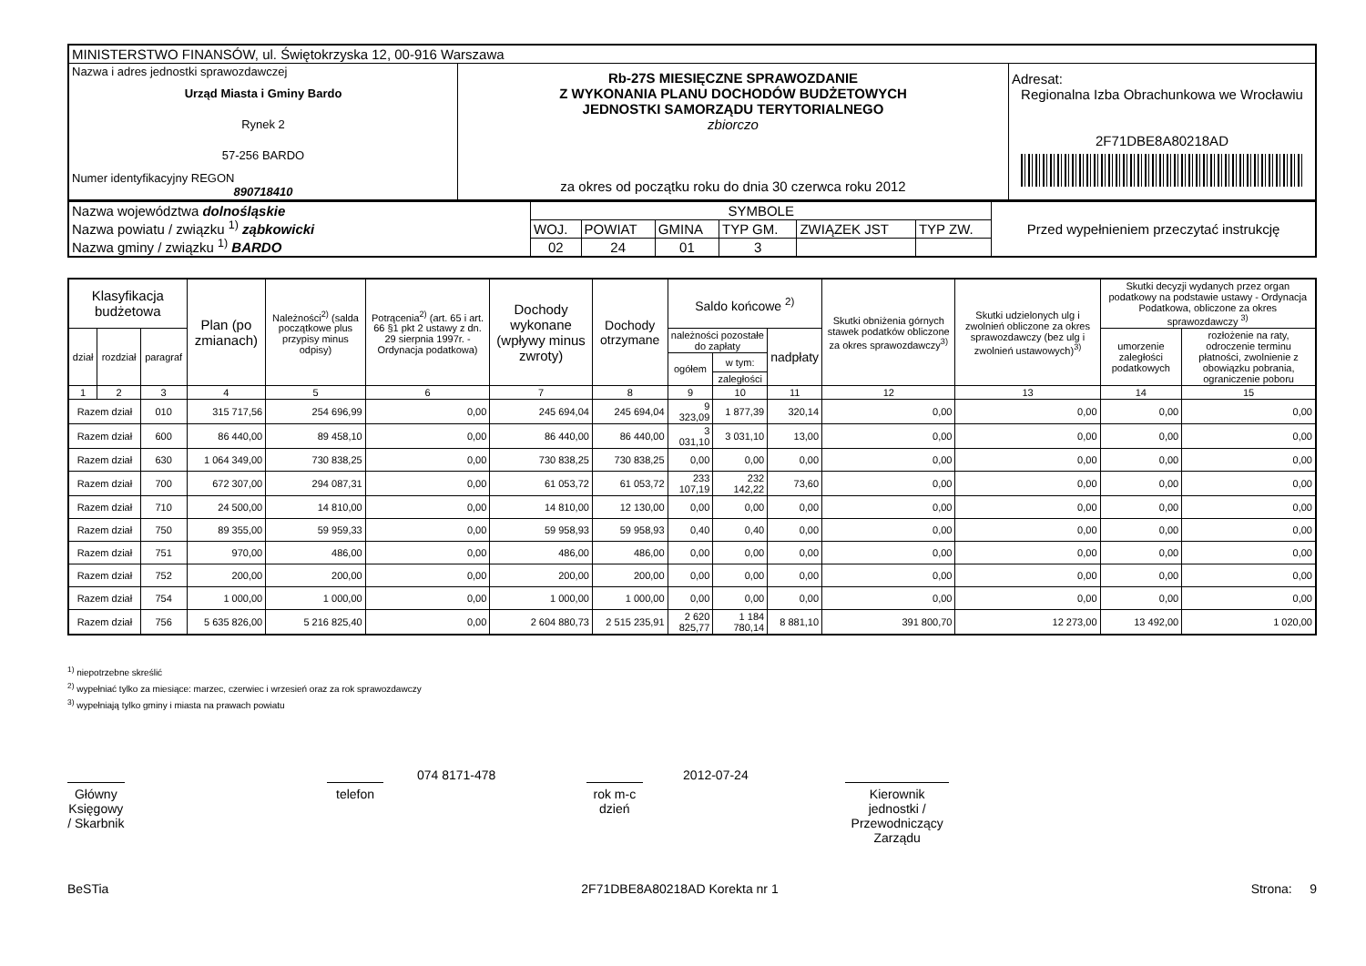| MINISTERSTWO FINANSÓW, ul. Świętokrzyska 12, 00-916 Warszawa | | |
| Nazwa i adres jednostki sprawozdawczej Urząd Miasta i Gminy Bardo Rynek 2 57-256 BARDO Numer identyfikacyjny REGON 890718410 | Rb-27S MIESIĘCZNE SPRAWOZDANIE Z WYKONANIA PLANU DOCHODÓW BUDŻETOWYCH JEDNOSTKI SAMORZĄDU TERYTORIALNEGO zbiorczo za okres od początku roku do dnia 30 czerwca roku 2012 | Adresat: Regionalna Izba Obrachunkowa we Wrocławiu 2F71DBE8A80218AD |
| Nazwa województwa dolnośląskie Nazwa powiatu / związku <sup>1)</sup> ząbkowicki Nazwa gminy / związku <sup>1)</sup> BARDO | SYMBOLE | | | | | | Przed wypełnieniem przeczytać instrukcję |
| | WOJ. | POWIAT | GMINA | TYP GM. | ZWIĄZEK JST | TYP ZW. | |
| | 02 | 24 | 01 | 3 | | | |
| Klasyfikacja budżetowa | | | Plan (po zmianach) | Należności<sup>2)</sup> (salda początkowe plus przypisy minus odpisy) | Potrącenia<sup>2)</sup> (art. 65 i art. 66 §1 pkt 2 ustawy z dn. 29 sierpnia 1997r. - Ordynacja podatkowa) | Dochody wykonane (wpływy minus zwroty) | Dochody otrzymane | Saldo końcowe <sup>2)</sup> | | | Skutki obniżenia górnych stawek podatków obliczone za okres sprawozdawczy<sup>3)</sup> | Skutki udzielonych ulg i zwolnień obliczone za okres sprawozdawczy (bez ulg i zwolnień ustawowych)<sup>3)</sup> | Skutki decyzji wydanych przez organ podatkowy na podstawie ustawy - Ordynacja Podatkowa, obliczone za okres sprawozdawczy <sup>3)</sup> | |
| --- | --- | --- | --- | --- | --- | --- | --- | --- | --- | --- | --- | --- | --- | --- |
| dział | rozdział | paragraf | | | | | | należności pozostałe do zapłaty | | nadpłaty | | | umorzenie zaległości podatkowych | rozłożenie na raty, odroczenie terminu płatności, zwolnienie z obowiązku pobrania, ograniczenie poboru |
| | | | | | | | | ogółem | w tym: | | | | | |
| | | | | | | | | | zaległości | | | | | |
| 1 | 2 | 3 | 4 | 5 | 6 | 7 | 8 | 9 | 10 | 11 | 12 | 13 | 14 | 15 |
| Razem dział | | 010 | 315 717,56 | 254 696,99 | 0,00 | 245 694,04 | 245 694,04 | 9 323,09 | 1 877,39 | 320,14 | 0,00 | 0,00 | 0,00 | 0,00 |
| Razem dział | | 600 | 86 440,00 | 89 458,10 | 0,00 | 86 440,00 | 86 440,00 | 3 031,10 | 3 031,10 | 13,00 | 0,00 | 0,00 | 0,00 | 0,00 |
| Razem dział | | 630 | 1 064 349,00 | 730 838,25 | 0,00 | 730 838,25 | 730 838,25 | 0,00 | 0,00 | 0,00 | 0,00 | 0,00 | 0,00 | 0,00 |
| Razem dział | | 700 | 672 307,00 | 294 087,31 | 0,00 | 61 053,72 | 61 053,72 | 233 107,19 | 232 142,22 | 73,60 | 0,00 | 0,00 | 0,00 | 0,00 |
| Razem dział | | 710 | 24 500,00 | 14 810,00 | 0,00 | 14 810,00 | 12 130,00 | 0,00 | 0,00 | 0,00 | 0,00 | 0,00 | 0,00 | 0,00 |
| Razem dział | | 750 | 89 355,00 | 59 959,33 | 0,00 | 59 958,93 | 59 958,93 | 0,40 | 0,40 | 0,00 | 0,00 | 0,00 | 0,00 | 0,00 |
| Razem dział | | 751 | 970,00 | 486,00 | 0,00 | 486,00 | 486,00 | 0,00 | 0,00 | 0,00 | 0,00 | 0,00 | 0,00 | 0,00 |
| Razem dział | | 752 | 200,00 | 200,00 | 0,00 | 200,00 | 200,00 | 0,00 | 0,00 | 0,00 | 0,00 | 0,00 | 0,00 | 0,00 |
| Razem dział | | 754 | 1 000,00 | 1 000,00 | 0,00 | 1 000,00 | 1 000,00 | 0,00 | 0,00 | 0,00 | 0,00 | 0,00 | 0,00 | 0,00 |
| Razem dział | | 756 | 5 635 826,00 | 5 216 825,40 | 0,00 | 2 604 880,73 | 2 515 235,91 | 2 620 825,77 | 1 184 780,14 | 8 881,10 | 391 800,70 | 12 273,00 | 13 492,00 | 1 020,00 |
<sup>1)</sup> niepotrzebne skreślić
<sup>2)</sup> wypełniać tylko za miesiące: marzec, czerwiec i wrzesień oraz za rok sprawozdawczy
<sup>3)</sup> wypełniają tylko gminy i miasta na prawach powiatu
Główny Księgowy / Skarbnik
074 8171-478
telefon
2012-07-24
rok m-c dzień
Kierownik jednostki / Przewodniczący Zarządu
BeSTia 2F71DBE8A80218AD Korekta nr 1 Strona: 9